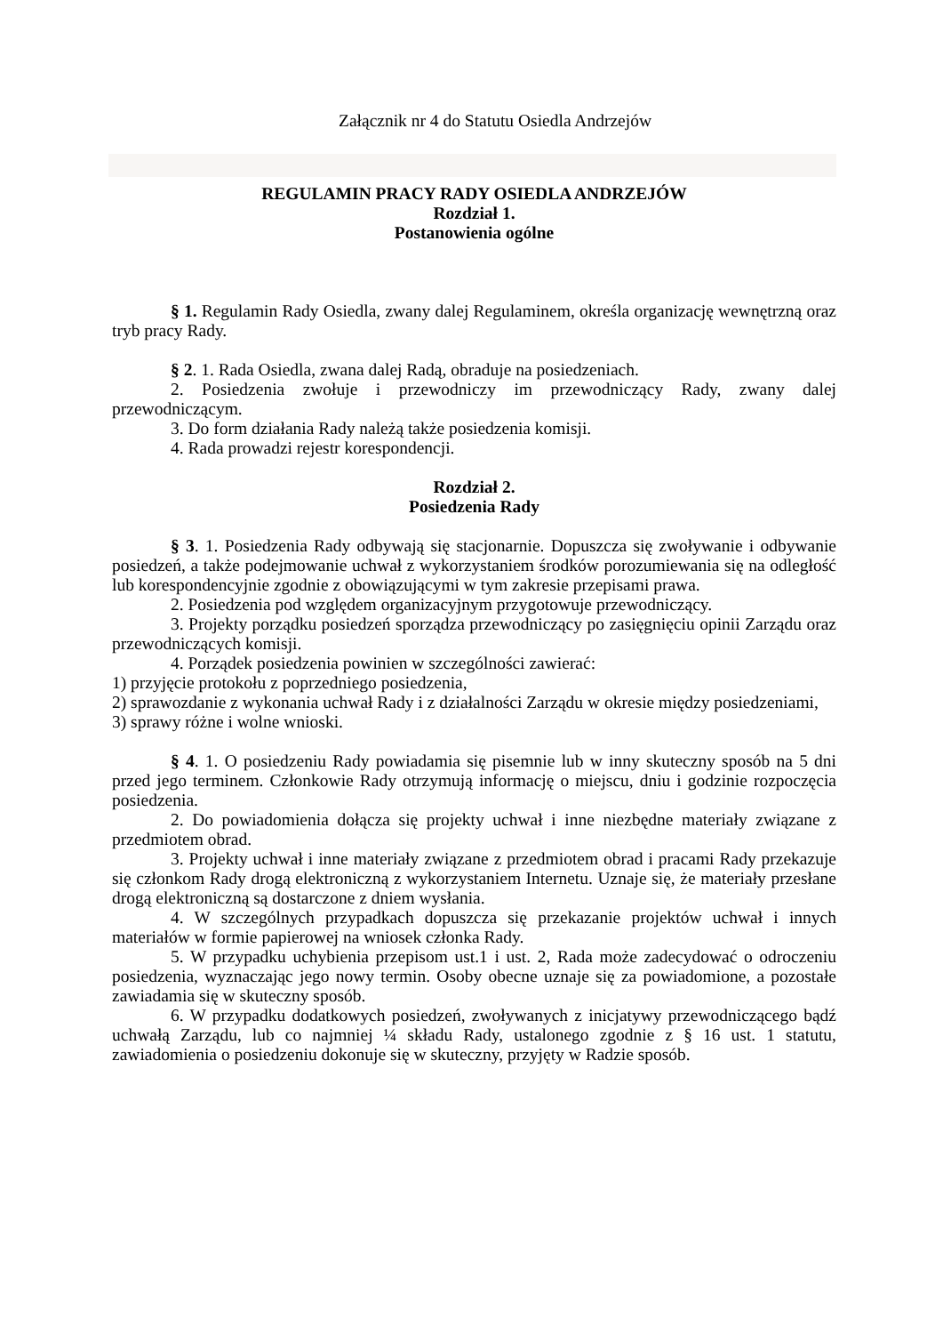Załącznik nr 4 do Statutu Osiedla Andrzejów
REGULAMIN PRACY RADY OSIEDLA ANDRZEJÓW
Rozdział 1.
Postanowienia ogólne
§ 1. Regulamin Rady Osiedla, zwany dalej Regulaminem, określa organizację wewnętrzną oraz tryb pracy Rady.
§ 2. 1. Rada Osiedla, zwana dalej Radą, obraduje na posiedzeniach.
2. Posiedzenia zwołuje i przewodniczy im przewodniczący Rady, zwany dalej przewodniczącym.
3. Do form działania Rady należą także posiedzenia komisji.
4. Rada prowadzi rejestr korespondencji.
Rozdział 2.
Posiedzenia Rady
§ 3. 1. Posiedzenia Rady odbywają się stacjonarnie. Dopuszcza się zwoływanie i odbywanie posiedzeń, a także podejmowanie uchwał z wykorzystaniem środków porozumiewania się na odległość lub korespondencyjnie zgodnie z obowiązującymi w tym zakresie przepisami prawa.
2. Posiedzenia pod względem organizacyjnym przygotowuje przewodniczący.
3. Projekty porządku posiedzeń sporządza przewodniczący po zasięgnięciu opinii Zarządu oraz przewodniczących komisji.
4. Porządek posiedzenia powinien w szczególności zawierać:
1) przyjęcie protokołu z poprzedniego posiedzenia,
2) sprawozdanie z wykonania uchwał Rady i z działalności Zarządu w okresie między posiedzeniami,
3) sprawy różne i wolne wnioski.
§ 4. 1. O posiedzeniu Rady powiadamia się pisemnie lub w inny skuteczny sposób na 5 dni przed jego terminem. Członkowie Rady otrzymują informację o miejscu, dniu i godzinie rozpoczęcia posiedzenia.
2. Do powiadomienia dołącza się projekty uchwał i inne niezbędne materiały związane z przedmiotem obrad.
3. Projekty uchwał i inne materiały związane z przedmiotem obrad i pracami Rady przekazuje się członkom Rady drogą elektroniczną z wykorzystaniem Internetu. Uznaje się, że materiały przesłane drogą elektroniczną są dostarczone z dniem wysłania.
4. W szczególnych przypadkach dopuszcza się przekazanie projektów uchwał i innych materiałów w formie papierowej na wniosek członka Rady.
5. W przypadku uchybienia przepisom ust.1 i ust. 2, Rada może zadecydować o odroczeniu posiedzenia, wyznaczając jego nowy termin. Osoby obecne uznaje się za powiadomione, a pozostałe zawiadamia się w skuteczny sposób.
6. W przypadku dodatkowych posiedzeń, zwoływanych z inicjatywy przewodniczącego bądź uchwałą Zarządu, lub co najmniej ¼ składu Rady, ustalonego zgodnie z § 16 ust. 1 statutu, zawiadomienia o posiedzeniu dokonuje się w skuteczny, przyjęty w Radzie sposób.